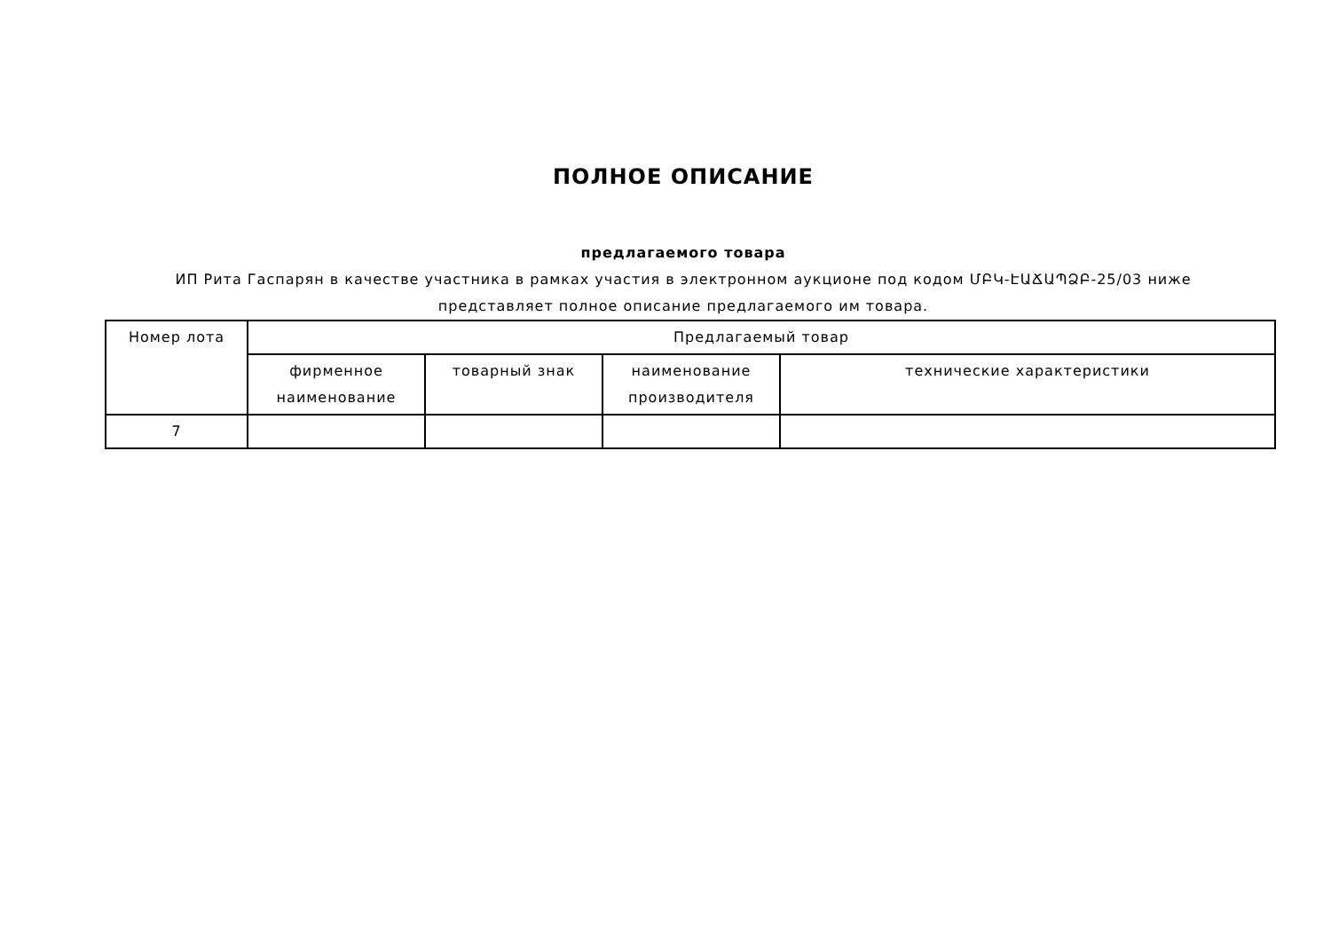ПОЛНОЕ ОПИСАНИЕ
предлагаемого товара
ИП Рита Гаспарян в качестве участника в рамках участия в электронном аукционе под кодом ՄԲԿ-ԷԱՃԱՊՁԲ-25/03 ниже представляет полное описание предлагаемого им товара.
| Номер лота | Предлагаемый товар | | | |
| | фирменное наименование | товарный знак | наименование производителя | технические характеристики |
| 7 | | | | |